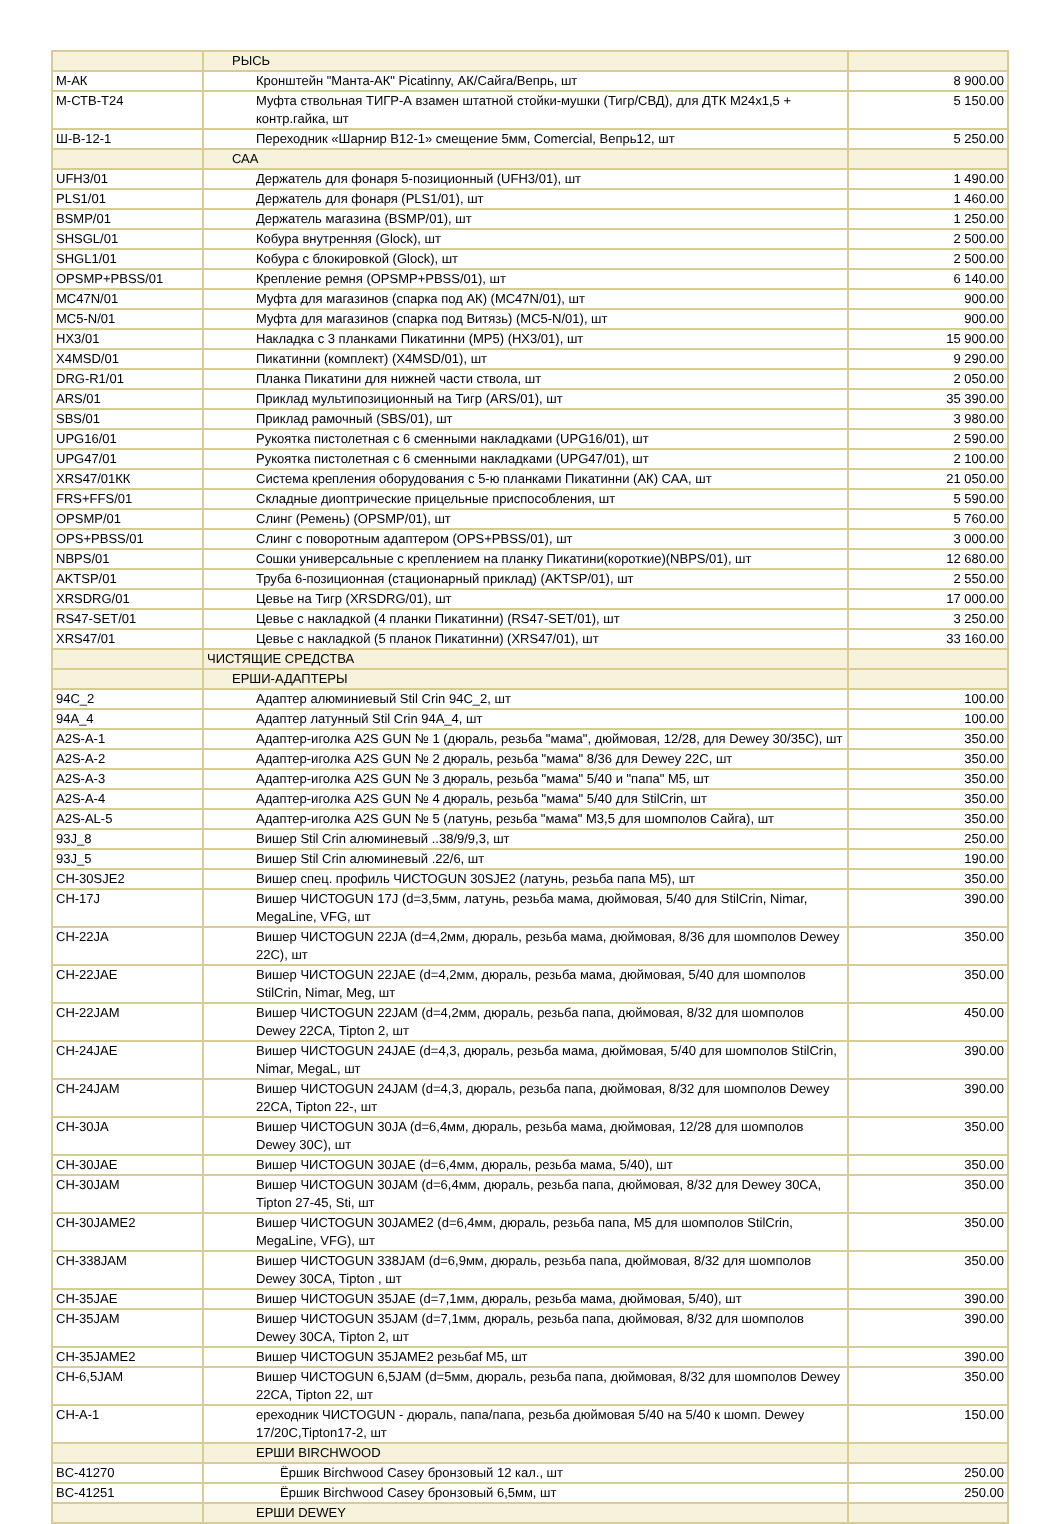| | РЫСЬ | |
| М-АК | Кронштейн "Манта-АК" Picatinny, АК/Сайга/Вепрь, шт | 8 900.00 |
| М-СТВ-Т24 | Муфта ствольная ТИГР-А взамен штатной стойки-мушки (Тигр/СВД), для ДТК М24х1,5 + контр.гайка, шт | 5 150.00 |
| Ш-В-12-1 | Переходник «Шарнир В12-1» смещение 5мм, Comercial, Вепрь12, шт | 5 250.00 |
| | САА | |
| UFH3/01 | Держатель для фонаря 5-позиционный (UFH3/01), шт | 1 490.00 |
| PLS1/01 | Держатель для фонаря (PLS1/01), шт | 1 460.00 |
| BSMP/01 | Держатель магазина (BSMP/01), шт | 1 250.00 |
| SHSGL/01 | Кобура внутренняя (Glock), шт | 2 500.00 |
| SHGL1/01 | Кобура с блокировкой (Glock), шт | 2 500.00 |
| OPSMP+PBSS/01 | Крепление ремня (OPSMP+PBSS/01), шт | 6 140.00 |
| MC47N/01 | Муфта для магазинов (спарка под АК) (MC47N/01), шт | 900.00 |
| MC5-N/01 | Муфта для магазинов (спарка под Витязь) (MC5-N/01), шт | 900.00 |
| HX3/01 | Накладка с 3 планками Пикатинни (MP5) (HX3/01), шт | 15 900.00 |
| X4MSD/01 | Пикатинни (комплект) (X4MSD/01), шт | 9 290.00 |
| DRG-R1/01 | Планка Пикатини для нижней части ствола, шт | 2 050.00 |
| ARS/01 | Приклад мультипозиционный на Тигр (ARS/01), шт | 35 390.00 |
| SBS/01 | Приклад рамочный (SBS/01), шт | 3 980.00 |
| UPG16/01 | Рукоятка пистолетная с 6 сменными накладками (UPG16/01), шт | 2 590.00 |
| UPG47/01 | Рукоятка пистолетная с 6 сменными накладками (UPG47/01), шт | 2 100.00 |
| XRS47/01КК | Система крепления оборудования с 5-ю планками Пикатинни (АК) САА, шт | 21 050.00 |
| FRS+FFS/01 | Складные диоптрические прицельные приспособления, шт | 5 590.00 |
| OPSMP/01 | Слинг (Ремень) (OPSMP/01), шт | 5 760.00 |
| OPS+PBSS/01 | Слинг с поворотным адаптером (OPS+PBSS/01), шт | 3 000.00 |
| NBPS/01 | Сошки универсальные с креплением на планку Пикатини(короткие)(NBPS/01), шт | 12 680.00 |
| AKTSP/01 | Труба 6-позиционная (стационарный приклад) (AKTSP/01), шт | 2 550.00 |
| XRSDRG/01 | Цевье на Тигр (XRSDRG/01), шт | 17 000.00 |
| RS47-SET/01 | Цевье с накладкой (4 планки Пикатинни) (RS47-SET/01), шт | 3 250.00 |
| XRS47/01 | Цевье с накладкой (5 планок Пикатинни) (XRS47/01), шт | 33 160.00 |
| | ЧИСТЯЩИЕ СРЕДСТВА | |
| | ЕРШИ-АДАПТЕРЫ | |
| 94C_2 | Адаптер алюминиевый Stil Crin 94C_2, шт | 100.00 |
| 94A_4 | Адаптер латунный Stil Crin 94A_4, шт | 100.00 |
| A2S-A-1 | Адаптер-иголка A2S GUN № 1 (дюраль, резьба "мама", дюймовая, 12/28, для Dewey 30/35C), шт | 350.00 |
| A2S-A-2 | Адаптер-иголка A2S GUN № 2 дюраль, резьба "мама" 8/36 для Dewey 22C, шт | 350.00 |
| A2S-A-3 | Адаптер-иголка A2S GUN № 3 дюраль, резьба "мама" 5/40 и "папа" М5, шт | 350.00 |
| A2S-A-4 | Адаптер-иголка A2S GUN № 4 дюраль, резьба "мама" 5/40 для StilCrin, шт | 350.00 |
| A2S-AL-5 | Адаптер-иголка A2S GUN № 5 (латунь, резьба "мама" М3,5 для шомполов Сайга), шт | 350.00 |
| 93J_8 | Вишер Stil Crin алюминевый ..38/9/9,3, шт | 250.00 |
| 93J_5 | Вишер Stil Crin алюминевый .22/6, шт | 190.00 |
| CH-30SJE2 | Вишер спец. профиль ЧИСТОGUN 30SJE2 (латунь, резьба папа М5), шт | 350.00 |
| CH-17J | Вишер ЧИСТОGUN 17J (d=3,5мм, латунь, резьба мама, дюймовая, 5/40 для StilCrin, Nimar, MegaLine, VFG, шт | 390.00 |
| CH-22JA | Вишер ЧИСТОGUN 22JA (d=4,2мм, дюраль, резьба мама, дюймовая, 8/36 для шомполов Dewey 22C), шт | 350.00 |
| CH-22JAE | Вишер ЧИСТОGUN 22JAE (d=4,2мм, дюраль, резьба мама, дюймовая, 5/40 для шомполов StilCrin, Nimar, Meg, шт | 350.00 |
| CH-22JAM | Вишер ЧИСТОGUN 22JAM (d=4,2мм, дюраль, резьба папа, дюймовая, 8/32 для шомполов Dewey 22CA, Tipton 2, шт | 450.00 |
| CH-24JAE | Вишер ЧИСТОGUN 24JAE (d=4,3, дюраль, резьба мама, дюймовая, 5/40 для шомполов StilCrin, Nimar, MegaL, шт | 390.00 |
| CH-24JAM | Вишер ЧИСТОGUN 24JAM (d=4,3, дюраль, резьба папа, дюймовая, 8/32 для шомполов Dewey 22CA, Tipton 22-, шт | 390.00 |
| CH-30JA | Вишер ЧИСТОGUN 30JA (d=6,4мм, дюраль, резьба мама, дюймовая, 12/28 для шомполов Dewey 30C), шт | 350.00 |
| CH-30JAE | Вишер ЧИСТОGUN 30JAE (d=6,4мм, дюраль, резьба мама, 5/40), шт | 350.00 |
| CH-30JAM | Вишер ЧИСТОGUN 30JAM (d=6,4мм, дюраль, резьба папа, дюймовая, 8/32 для Dewey 30CA, Tipton 27-45, Sti, шт | 350.00 |
| CH-30JAME2 | Вишер ЧИСТОGUN 30JAME2 (d=6,4мм, дюраль, резьба папа, М5 для шомполов StilCrin, MegaLine, VFG), шт | 350.00 |
| CH-338JAM | Вишер ЧИСТОGUN 338JAM (d=6,9мм, дюраль, резьба папа, дюймовая, 8/32 для шомполов Dewey 30CA, Tipton , шт | 350.00 |
| CH-35JAE | Вишер ЧИСТОGUN 35JAE (d=7,1мм, дюраль, резьба мама, дюймовая, 5/40), шт | 390.00 |
| CH-35JAM | Вишер ЧИСТОGUN 35JAM (d=7,1мм, дюраль, резьба папа, дюймовая, 8/32 для шомполов Dewey 30CA, Tipton 2, шт | 390.00 |
| CH-35JAME2 | Вишер ЧИСТОGUN 35JAME2 резьбаf М5, шт | 390.00 |
| CH-6,5JAM | Вишер ЧИСТОGUN 6,5JAM (d=5мм, дюраль, резьба папа, дюймовая, 8/32 для шомполов Dewey 22CA, Tipton 22, шт | 350.00 |
| CH-A-1 | ереходник ЧИСТОGUN - дюраль, папа/папа, резьба дюймовая 5/40 на 5/40 к шомп. Dewey 17/20C,Tipton17-2, шт | 150.00 |
| | ЕРШИ BIRCHWOOD | |
| BC-41270 | Ёршик Birchwood Casey бронзовый 12 кал., шт | 250.00 |
| BC-41251 | Ёршик Birchwood Casey бронзовый 6,5мм, шт | 250.00 |
| | ЕРШИ DEWEY | |